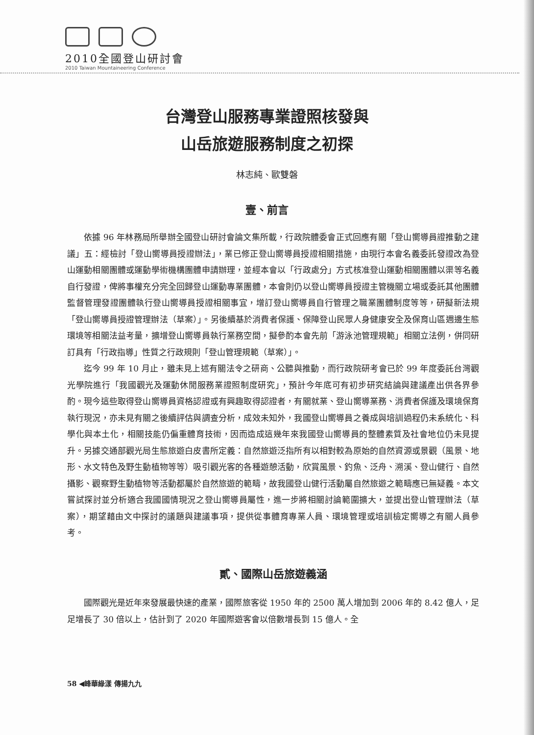2010全國登山研討會
2010 Taiwan Mountaineering Conference
台灣登山服務專業證照核發與
山岳旅遊服務制度之初探
林志純、歐雙磐
壹、前言
依據 96 年林務局所舉辦全國登山研討會論文集所載，行政院體委會正式回應有關「登山嚮導員證推動之建議」五：經檢討「登山嚮導員授證辦法」，業已修正登山嚮導員授證相關措施，由現行本會名義委託發證改為登山運動相關團體或運動學術機構團體申請辦理，並經本會以「行政處分」方式核准登山運動相關團體以渠等名義自行發證，俾將事權充分完全回歸登山運動專業團體，本會則仍以登山嚮導員授證主管機關立場或委託其他團體監督管理發證團體執行登山嚮導員授證相關事宜，增訂登山嚮導員自行管理之職業團體制度等等，研擬新法規「登山嚮導員授證管理辦法（草案）」。另後續基於消費者保護、保障登山民眾人身健康安全及保育山區週邊生態環境等相關法益考量，擴增登山嚮導員執行業務空間，擬參酌本會先前「游泳池管理規範」相關立法例，併同研訂具有「行政指導」性質之行政規則「登山管理規範（草案）」。
迄今 99 年 10 月止，雖未見上述有關法令之研商、公聽與推動，而行政院研考會已於 99 年度委託台灣觀光學院進行「我國觀光及運動休閒服務業證照制度研究」，預計今年底可有初步研究結論與建議產出供各界參酌。現今這些取得登山嚮導員資格認證或有興趣取得認證者，有關就業、登山嚮導業務、消費者保護及環境保育執行現況，亦未見有關之後續評估與調查分析，成效未知外，我國登山嚮導員之養成與培訓過程仍未系統化、科學化與本土化，相關技能仍偏重體育技術，因而造成這幾年來我國登山嚮導員的整體素質及社會地位仍未見提升。另據交通部觀光局生態旅遊白皮書所定義：自然旅遊泛指所有以相對較為原始的自然資源或景觀（風景、地形、水文特色及野生動植物等等）吸引觀光客的各種遊憩活動，欣賞風景、釣魚、泛舟、溯溪、登山健行、自然攝影、觀察野生動植物等活動都屬於自然旅遊的範疇，故我國登山健行活動屬自然旅遊之範疇應已無疑義。本文嘗試探討並分析適合我國國情現況之登山嚮導員屬性，進一步將相關討論範圍擴大，並提出登山管理辦法（草案），期望藉由文中探討的議題與建議事項，提供從事體育專業人員、環境管理或培訓檢定嚮導之有關人員參考。
貳、國際山岳旅遊義涵
國際觀光是近年來發展最快速的產業，國際旅客從 1950 年的 2500 萬人增加到 2006 年的 8.42 億人，足足增長了 30 倍以上，估計到了 2020 年國際遊客會以倍數增長到 15 億人。全
58 ◀峰華綠漾 傳揚九九